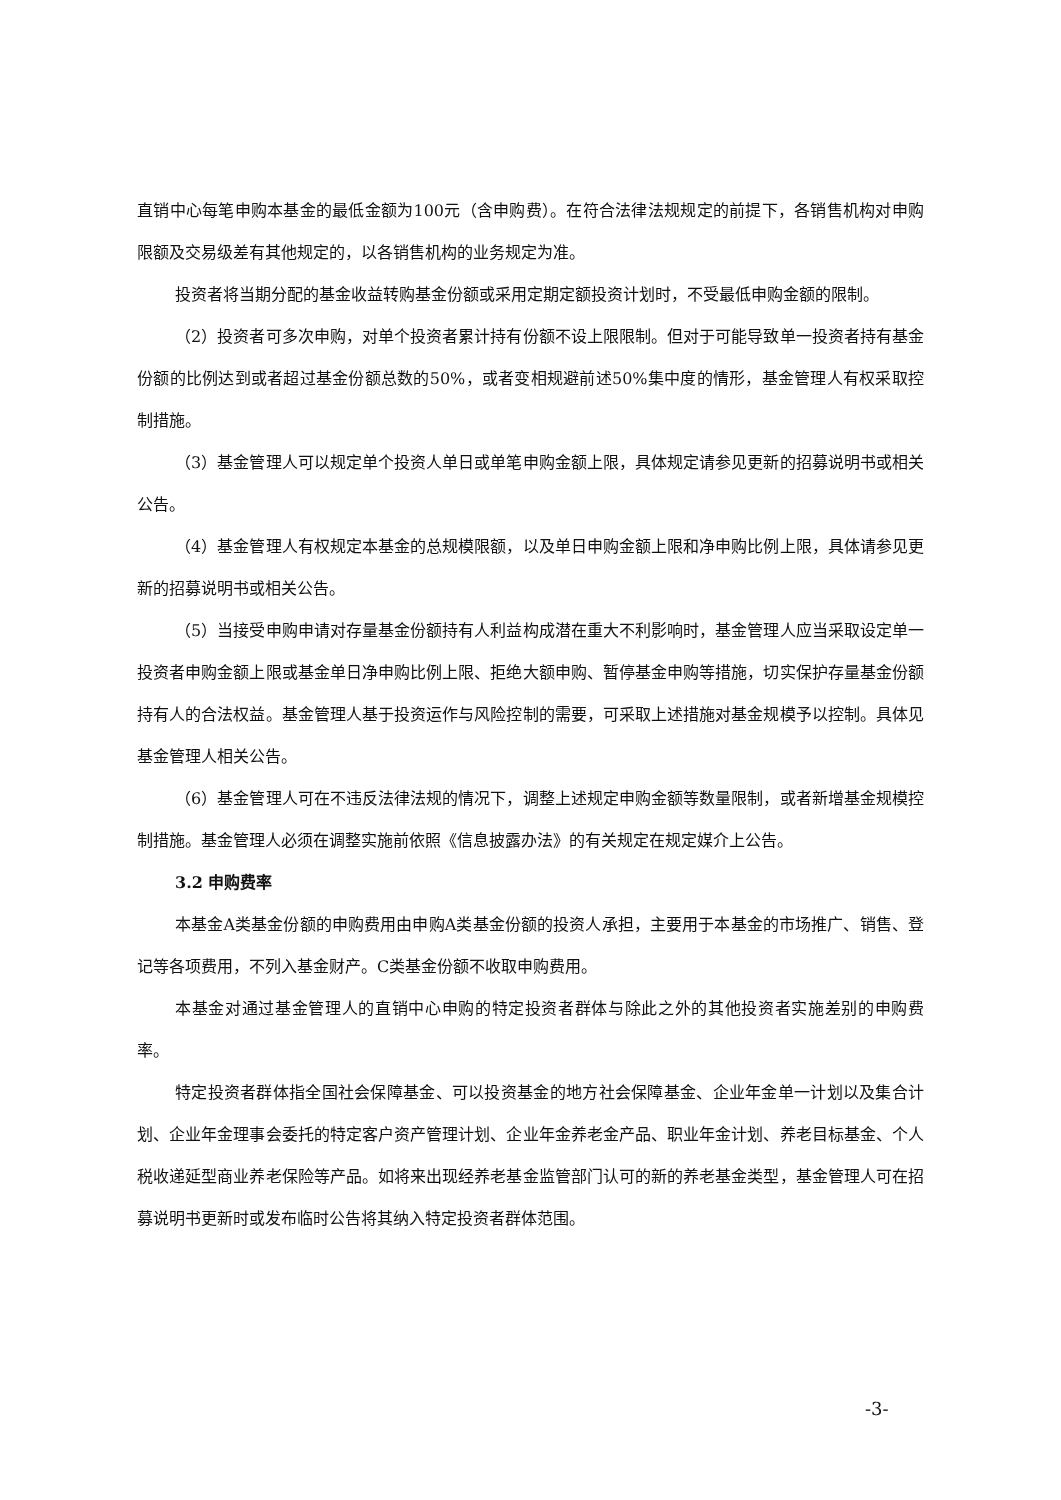直销中心每笔申购本基金的最低金额为100元（含申购费）。在符合法律法规规定的前提下，各销售机构对申购限额及交易级差有其他规定的，以各销售机构的业务规定为准。
投资者将当期分配的基金收益转购基金份额或采用定期定额投资计划时，不受最低申购金额的限制。
（2）投资者可多次申购，对单个投资者累计持有份额不设上限限制。但对于可能导致单一投资者持有基金份额的比例达到或者超过基金份额总数的50%，或者变相规避前述50%集中度的情形，基金管理人有权采取控制措施。
（3）基金管理人可以规定单个投资人单日或单笔申购金额上限，具体规定请参见更新的招募说明书或相关公告。
（4）基金管理人有权规定本基金的总规模限额，以及单日申购金额上限和净申购比例上限，具体请参见更新的招募说明书或相关公告。
（5）当接受申购申请对存量基金份额持有人利益构成潜在重大不利影响时，基金管理人应当采取设定单一投资者申购金额上限或基金单日净申购比例上限、拒绝大额申购、暂停基金申购等措施，切实保护存量基金份额持有人的合法权益。基金管理人基于投资运作与风险控制的需要，可采取上述措施对基金规模予以控制。具体见基金管理人相关公告。
（6）基金管理人可在不违反法律法规的情况下，调整上述规定申购金额等数量限制，或者新增基金规模控制措施。基金管理人必须在调整实施前依照《信息披露办法》的有关规定在规定媒介上公告。
3.2 申购费率
本基金A类基金份额的申购费用由申购A类基金份额的投资人承担，主要用于本基金的市场推广、销售、登记等各项费用，不列入基金财产。C类基金份额不收取申购费用。
本基金对通过基金管理人的直销中心申购的特定投资者群体与除此之外的其他投资者实施差别的申购费率。
特定投资者群体指全国社会保障基金、可以投资基金的地方社会保障基金、企业年金单一计划以及集合计划、企业年金理事会委托的特定客户资产管理计划、企业年金养老金产品、职业年金计划、养老目标基金、个人税收递延型商业养老保险等产品。如将来出现经养老基金监管部门认可的新的养老基金类型，基金管理人可在招募说明书更新时或发布临时公告将其纳入特定投资者群体范围。
-3-